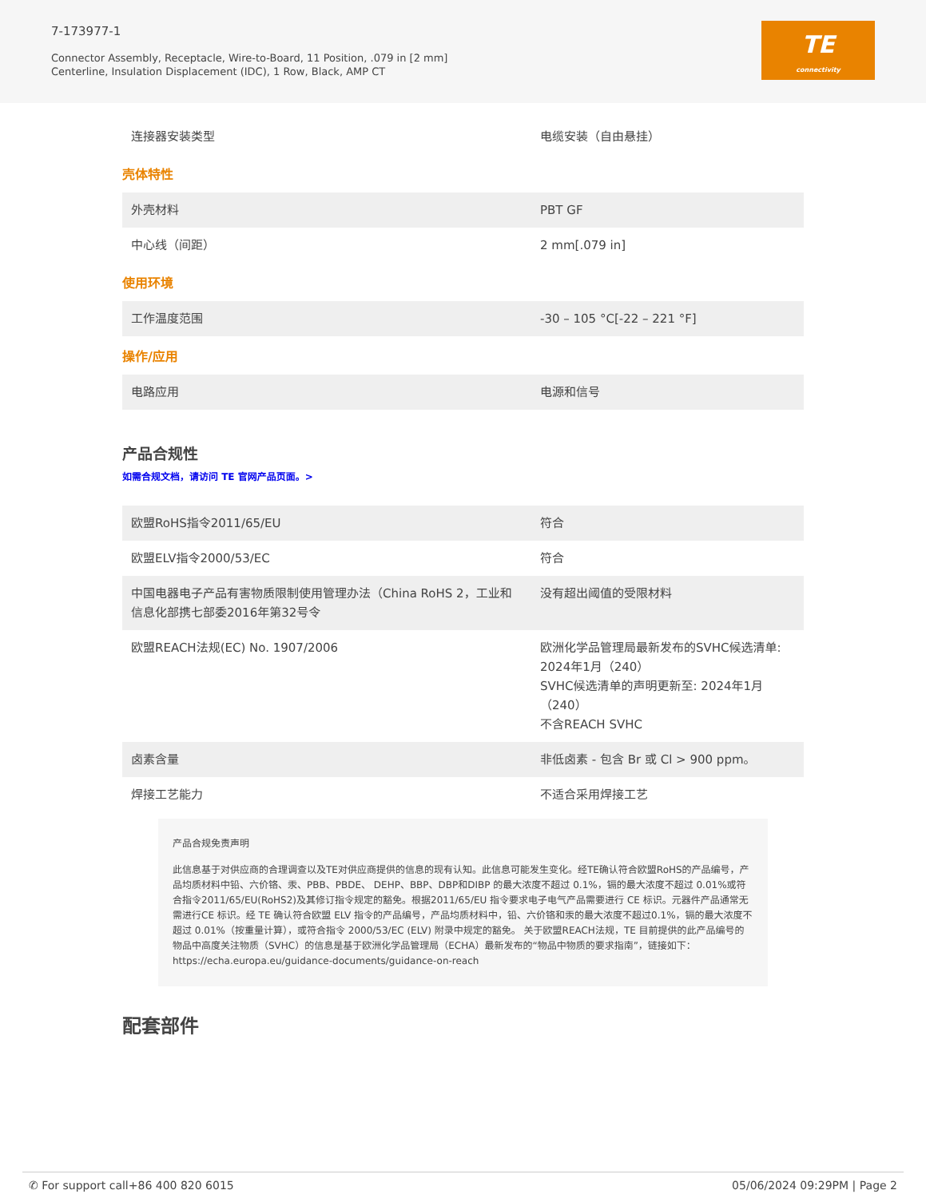7-173977-1
Connector Assembly, Receptacle, Wire-to-Board, 11 Position, .079 in [2 mm]
Centerline, Insulation Displacement (IDC), 1 Row, Black, AMP CT
TE
connectivity
| 连接器安装类型 | 电缆安装（自由悬挂） |
壳体特性
| 外壳材料 | PBT GF |
| 中心线（间距） | 2 mm[.079 in] |
使用环境
| 工作温度范围 | -30 – 105 °C[-22 – 221 °F] |
操作/应用
| 电路应用 | 电源和信号 |
产品合规性
如需合规文档，请访问 TE 官网产品页面。>
| 欧盟RoHS指令2011/65/EU | 符合 |
| 欧盟ELV指令2000/53/EC | 符合 |
| 中国电器电子产品有害物质限制使用管理办法（China RoHS 2，工业和信息化部携七部委2016年第32号令 | 没有超出阈值的受限材料 |
| 欧盟REACH法规(EC) No. 1907/2006 | 欧洲化学品管理局最新发布的SVHC候选清单: 2024年1月（240） SVHC候选清单的声明更新至: 2024年1月（240） 不含REACH SVHC |
| 卤素含量 | 非低卤素 - 包含 Br 或 Cl > 900 ppm。 |
| 焊接工艺能力 | 不适合采用焊接工艺 |
产品合规免责声明
此信息基于对供应商的合理调查以及TE对供应商提供的信息的现有认知。此信息可能发生变化。经TE确认符合欧盟RoHS的产品编号，产品均质材料中铅、六价铬、汞、PBB、PBDE、 DEHP、BBP、DBP和DIBP 的最大浓度不超过 0.1%，镉的最大浓度不超过 0.01%或符合指令2011/65/EU(RoHS2)及其修订指令规定的豁免。根据2011/65/EU 指令要求电子电气产品需要进行 CE 标识。元器件产品通常无需进行CE 标识。经 TE 确认符合欧盟 ELV 指令的产品编号，产品均质材料中，铅、六价铬和汞的最大浓度不超过0.1%，镉的最大浓度不超过 0.01%（按重量计算），或符合指令 2000/53/EC (ELV) 附录中规定的豁免。 关于欧盟REACH法规，TE 目前提供的此产品编号的物品中高度关注物质（SVHC）的信息是基于欧洲化学品管理局（ECHA）最新发布的“物品中物质的要求指南”，链接如下：https://echa.europa.eu/guidance-documents/guidance-on-reach
配套部件
✆ For support call+86 400 820 6015 05/06/2024 09:29PM | Page 2